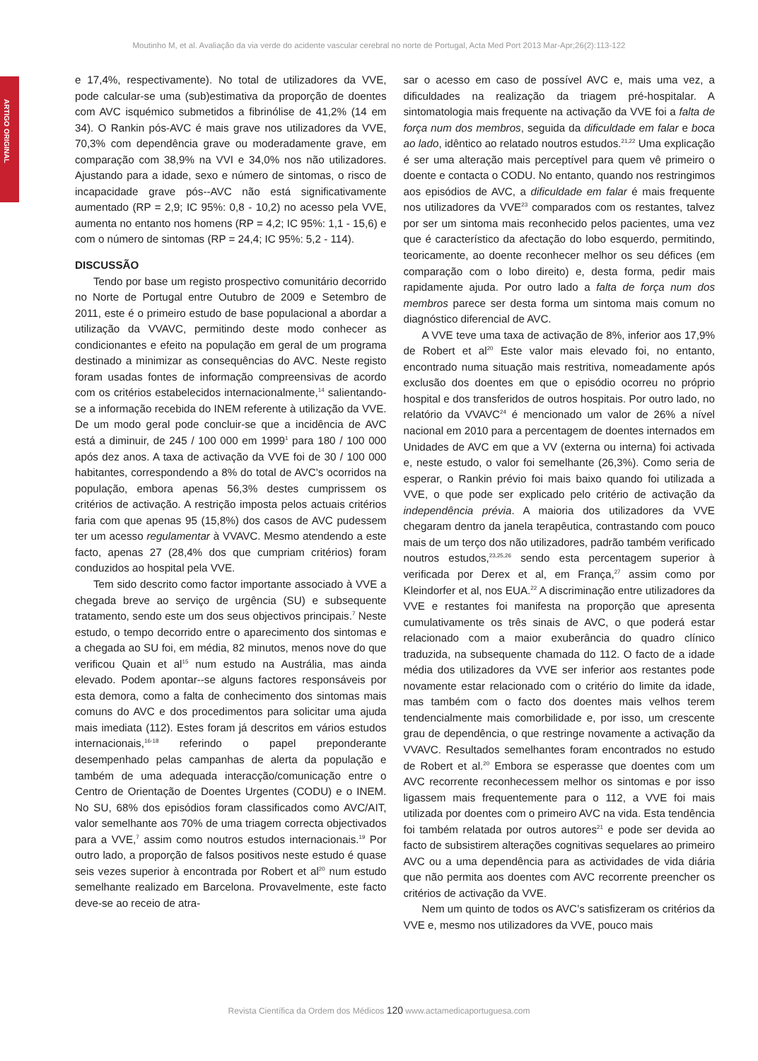Moutinho M, et al. Avaliação da via verde do acidente vascular cerebral no norte de Portugal, Acta Med Port 2013 Mar-Apr;26(2):113-122
ARTIGO ORIGINAL
e 17,4%, respectivamente). No total de utilizadores da VVE, pode calcular-se uma (sub)estimativa da proporção de doentes com AVC isquémico submetidos a fibrinólise de 41,2% (14 em 34). O Rankin pós-AVC é mais grave nos utilizadores da VVE, 70,3% com dependência grave ou moderadamente grave, em comparação com 38,9% na VVI e 34,0% nos não utilizadores. Ajustando para a idade, sexo e número de sintomas, o risco de incapacidade grave pós--AVC não está significativamente aumentado (RP = 2,9; IC 95%: 0,8 - 10,2) no acesso pela VVE, aumenta no entanto nos homens (RP = 4,2; IC 95%: 1,1 - 15,6) e com o número de sintomas (RP = 24,4; IC 95%: 5,2 - 114).
DISCUSSÃO
Tendo por base um registo prospectivo comunitário decorrido no Norte de Portugal entre Outubro de 2009 e Setembro de 2011, este é o primeiro estudo de base populacional a abordar a utilização da VVAVC, permitindo deste modo conhecer as condicionantes e efeito na população em geral de um programa destinado a minimizar as consequências do AVC. Neste registo foram usadas fontes de informação compreensivas de acordo com os critérios estabelecidos internacionalmente,<sup>14</sup> salientando-se a informação recebida do INEM referente à utilização da VVE. De um modo geral pode concluir-se que a incidência de AVC está a diminuir, de 245 / 100 000 em 1999<sup>1</sup> para 180 / 100 000 após dez anos. A taxa de activação da VVE foi de 30 / 100 000 habitantes, correspondendo a 8% do total de AVC’s ocorridos na população, embora apenas 56,3% destes cumprissem os critérios de activação. A restrição imposta pelos actuais critérios faria com que apenas 95 (15,8%) dos casos de AVC pudessem ter um acesso regulamentar à VVAVC. Mesmo atendendo a este facto, apenas 27 (28,4% dos que cumpriam critérios) foram conduzidos ao hospital pela VVE.
Tem sido descrito como factor importante associado à VVE a chegada breve ao serviço de urgência (SU) e subsequente tratamento, sendo este um dos seus objectivos principais.<sup>7</sup> Neste estudo, o tempo decorrido entre o aparecimento dos sintomas e a chegada ao SU foi, em média, 82 minutos, menos nove do que verificou Quain et al<sup>15</sup> num estudo na Austrália, mas ainda elevado. Podem apontar--se alguns factores responsáveis por esta demora, como a falta de conhecimento dos sintomas mais comuns do AVC e dos procedimentos para solicitar uma ajuda mais imediata (112). Estes foram já descritos em vários estudos internacionais,<sup>16-18</sup> referindo o papel preponderante desempenhado pelas campanhas de alerta da população e também de uma adequada interacção/comunicação entre o Centro de Orientação de Doentes Urgentes (CODU) e o INEM. No SU, 68% dos episódios foram classificados como AVC/AIT, valor semelhante aos 70% de uma triagem correcta objectivados para a VVE,<sup>7</sup> assim como noutros estudos internacionais.<sup>19</sup> Por outro lado, a proporção de falsos positivos neste estudo é quase seis vezes superior à encontrada por Robert et al<sup>20</sup> num estudo semelhante realizado em Barcelona. Provavelmente, este facto deve-se ao receio de atra-
sar o acesso em caso de possível AVC e, mais uma vez, a dificuldades na realização da triagem pré-hospitalar. A sintomatologia mais frequente na activação da VVE foi a falta de força num dos membros, seguida da dificuldade em falar e boca ao lado, idêntico ao relatado noutros estudos.<sup>21,22</sup> Uma explicação é ser uma alteração mais perceptível para quem vê primeiro o doente e contacta o CODU. No entanto, quando nos restringimos aos episódios de AVC, a dificuldade em falar é mais frequente nos utilizadores da VVE<sup>23</sup> comparados com os restantes, talvez por ser um sintoma mais reconhecido pelos pacientes, uma vez que é característico da afectação do lobo esquerdo, permitindo, teoricamente, ao doente reconhecer melhor os seu défices (em comparação com o lobo direito) e, desta forma, pedir mais rapidamente ajuda. Por outro lado a falta de força num dos membros parece ser desta forma um sintoma mais comum no diagnóstico diferencial de AVC.
A VVE teve uma taxa de activação de 8%, inferior aos 17,9% de Robert et al<sup>20</sup> Este valor mais elevado foi, no entanto, encontrado numa situação mais restritiva, nomeadamente após exclusão dos doentes em que o episódio ocorreu no próprio hospital e dos transferidos de outros hospitais. Por outro lado, no relatório da VVAVC<sup>24</sup> é mencionado um valor de 26% a nível nacional em 2010 para a percentagem de doentes internados em Unidades de AVC em que a VV (externa ou interna) foi activada e, neste estudo, o valor foi semelhante (26,3%). Como seria de esperar, o Rankin prévio foi mais baixo quando foi utilizada a VVE, o que pode ser explicado pelo critério de activação da independência prévia. A maioria dos utilizadores da VVE chegaram dentro da janela terapêutica, contrastando com pouco mais de um terço dos não utilizadores, padrão também verificado noutros estudos,<sup>23,25,26</sup> sendo esta percentagem superior à verificada por Derex et al, em França,<sup>27</sup> assim como por Kleindorfer et al, nos EUA.<sup>22</sup> A discriminação entre utilizadores da VVE e restantes foi manifesta na proporção que apresenta cumulativamente os três sinais de AVC, o que poderá estar relacionado com a maior exuberância do quadro clínico traduzida, na subsequente chamada do 112. O facto de a idade média dos utilizadores da VVE ser inferior aos restantes pode novamente estar relacionado com o critério do limite da idade, mas também com o facto dos doentes mais velhos terem tendencialmente mais comorbilidade e, por isso, um crescente grau de dependência, o que restringe novamente a activação da VVAVC. Resultados semelhantes foram encontrados no estudo de Robert et al.<sup>20</sup> Embora se esperasse que doentes com um AVC recorrente reconhecessem melhor os sintomas e por isso ligassem mais frequentemente para o 112, a VVE foi mais utilizada por doentes com o primeiro AVC na vida. Esta tendência foi também relatada por outros autores<sup>21</sup> e pode ser devida ao facto de subsistirem alterações cognitivas sequelares ao primeiro AVC ou a uma dependência para as actividades de vida diária que não permita aos doentes com AVC recorrente preencher os critérios de activação da VVE.
Nem um quinto de todos os AVC’s satisfizeram os critérios da VVE e, mesmo nos utilizadores da VVE, pouco mais
Revista Científica da Ordem dos Médicos 120 www.actamedicaportuguesa.com